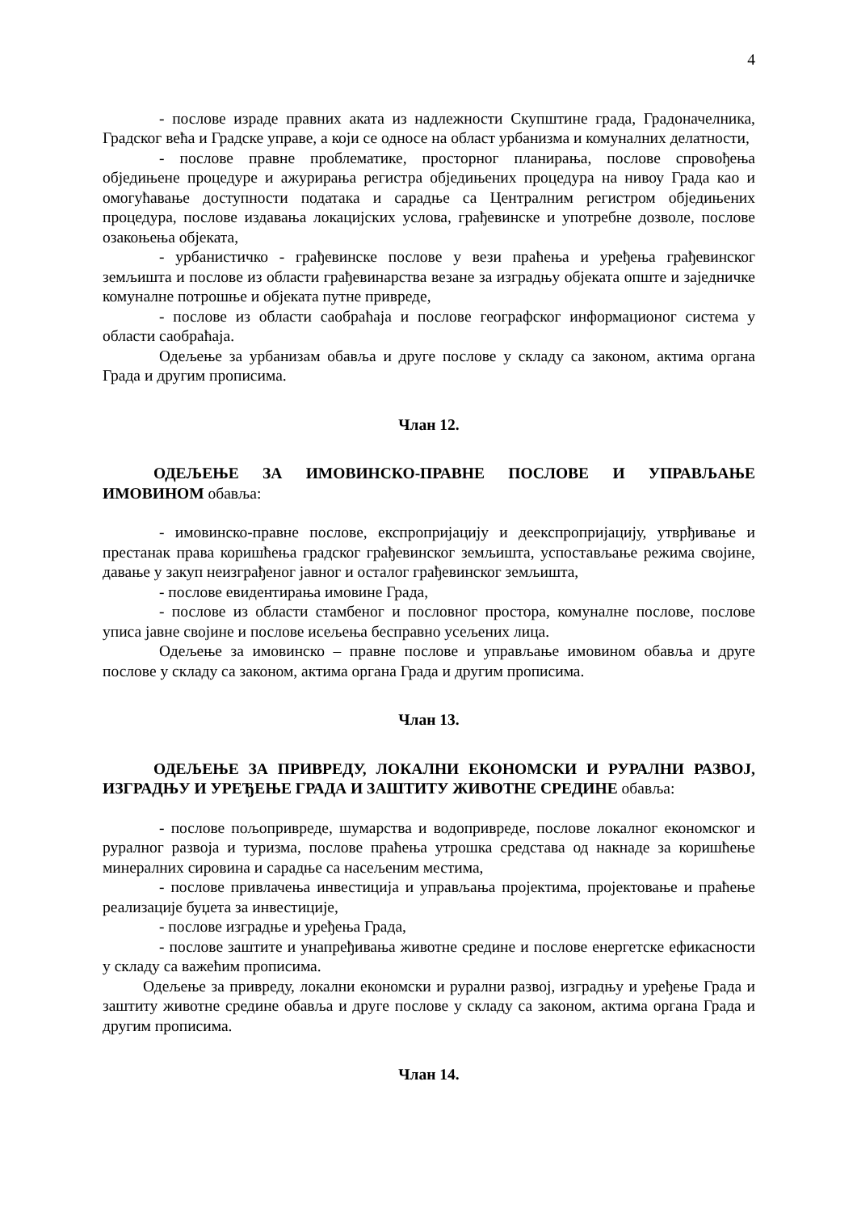4
- послове израде правних аката из надлежности Скупштине града, Градоначелника, Градског већа и Градске управе, а који се односе на област урбанизма и комуналних делатности,
- послове правне проблематике, просторног планирања, послове спровођења обједињене процедуре и ажурирања регистра обједињених процедура на нивоу Града као и омогућавање доступности података и сарадње са Централним регистром обједињених процедура, послове издавања локацијских услова, грађевинске и употребне дозволе, послове озакоњења објеката,
- урбанистичко - грађевинске послове у вези праћења и уређења грађевинског земљишта и послове из области грађевинарства везане за изградњу објеката опште и заједничке комуналне потрошње и објеката путне привреде,
- послове из области саобраћаја и послове географског информационог система у области саобраћаја.
Одељење за урбанизам обавља и друге послове у складу са законом, актима органа Града и другим прописима.
Члан 12.
ОДЕЉЕЊЕ ЗА ИМОВИНСКО-ПРАВНЕ ПОСЛОВЕ И УПРАВЉАЊЕ ИМОВИНОМ обавља:
- имовинско-правне послове, експропријацију и деекспропријацију, утврђивање и престанак права коришћења градског грађевинског земљишта, успостављање режима својине, давање у закуп неизграђеног јавног и осталог грађевинског земљишта,
- послове евидентирања имовине Града,
- послове из области стамбеног и пословног простора, комуналне послове, послове уписа јавне својине и послове исељења бесправно усељених лица.
Одељење за имовинско – правне послове и управљање имовином обавља и друге послове у складу са законом, актима органа Града и другим прописима.
Члан 13.
ОДЕЉЕЊЕ ЗА ПРИВРЕДУ, ЛОКАЛНИ ЕКОНОМСКИ И РУРАЛНИ РАЗВОЈ, ИЗГРАДЊУ И УРЕЂЕЊЕ ГРАДА И ЗАШТИТУ ЖИВОТНЕ СРЕДИНЕ обавља:
- послове пољопривреде, шумарства и водопривреде, послове локалног економског и руралног развоја и туризма, послове праћења утрошка средстава од накнаде за коришћење минералних сировина и сарадње са насељеним местима,
- послове привлачења инвестиција и управљања пројектима, пројектовање и праћење реализације буџета за инвестиције,
- послове изградње и уређења Града,
- послове заштите и унапређивања животне средине и послове енергетске ефикасности у складу са важећим прописима.
Одељење за привреду, локални економски и рурални развој, изградњу и уређење Града и заштиту животне средине обавља и друге послове у складу са законом, актима органа Града и другим прописима.
Члан 14.